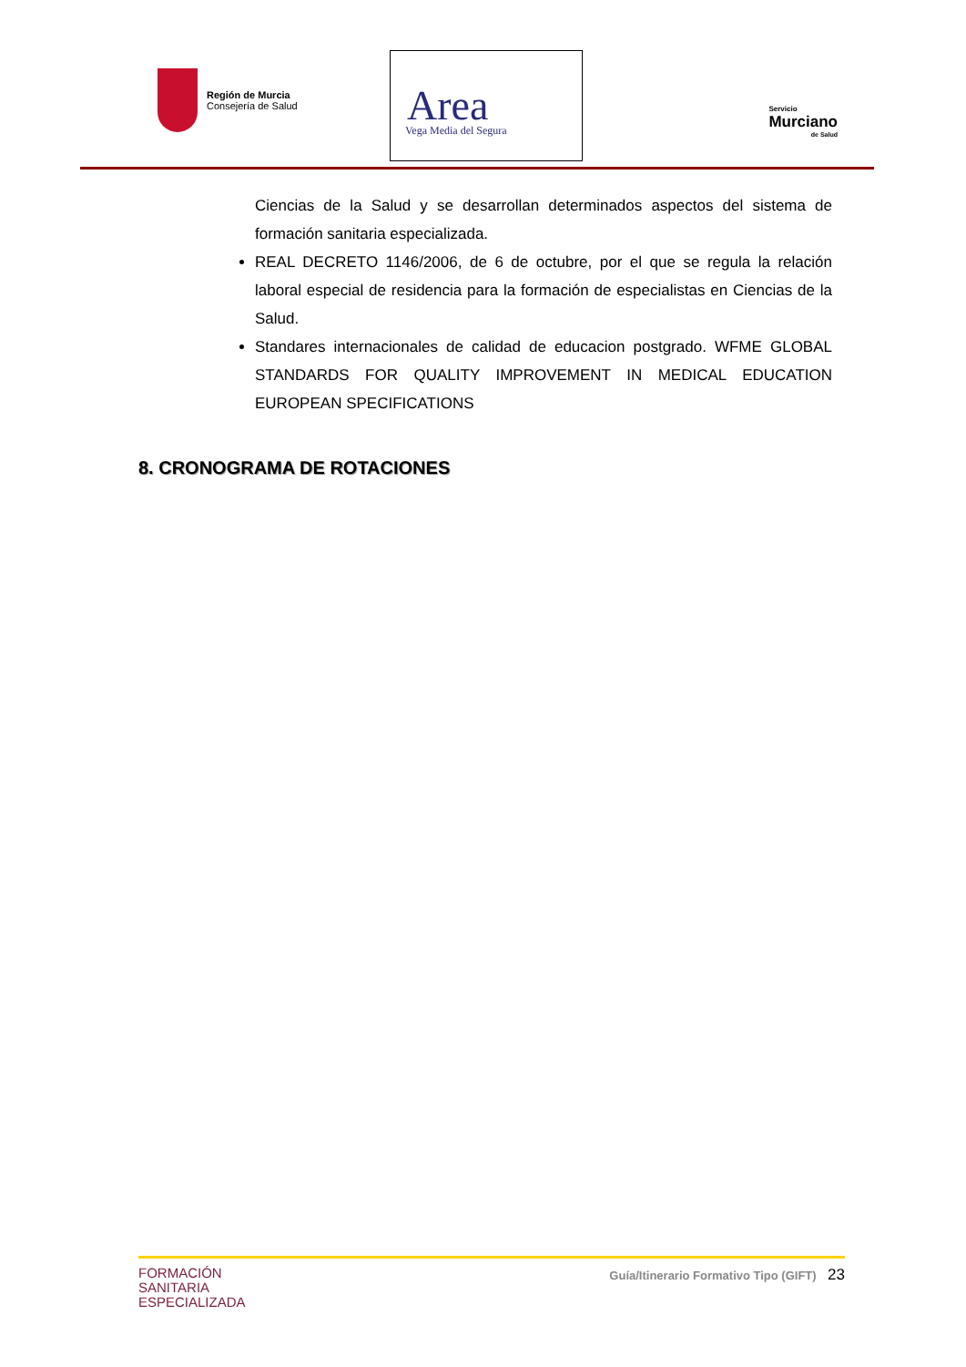Región de Murcia
Consejería de Salud
Area
Vega Media del Segura
Servicio
Murciano
de Salud
Ciencias de la Salud y se desarrollan determinados aspectos del sistema de formación sanitaria especializada.
REAL DECRETO 1146/2006, de 6 de octubre, por el que se regula la relación laboral especial de residencia para la formación de especialistas en Ciencias de la Salud.
Standares internacionales de calidad de educacion postgrado. WFME GLOBAL STANDARDS FOR QUALITY IMPROVEMENT IN MEDICAL EDUCATION EUROPEAN SPECIFICATIONS
8. CRONOGRAMA DE ROTACIONES
FORMACIÓN
SANITARIA
ESPECIALIZADA
Guía/Itinerario Formativo Tipo (GIFT) 23